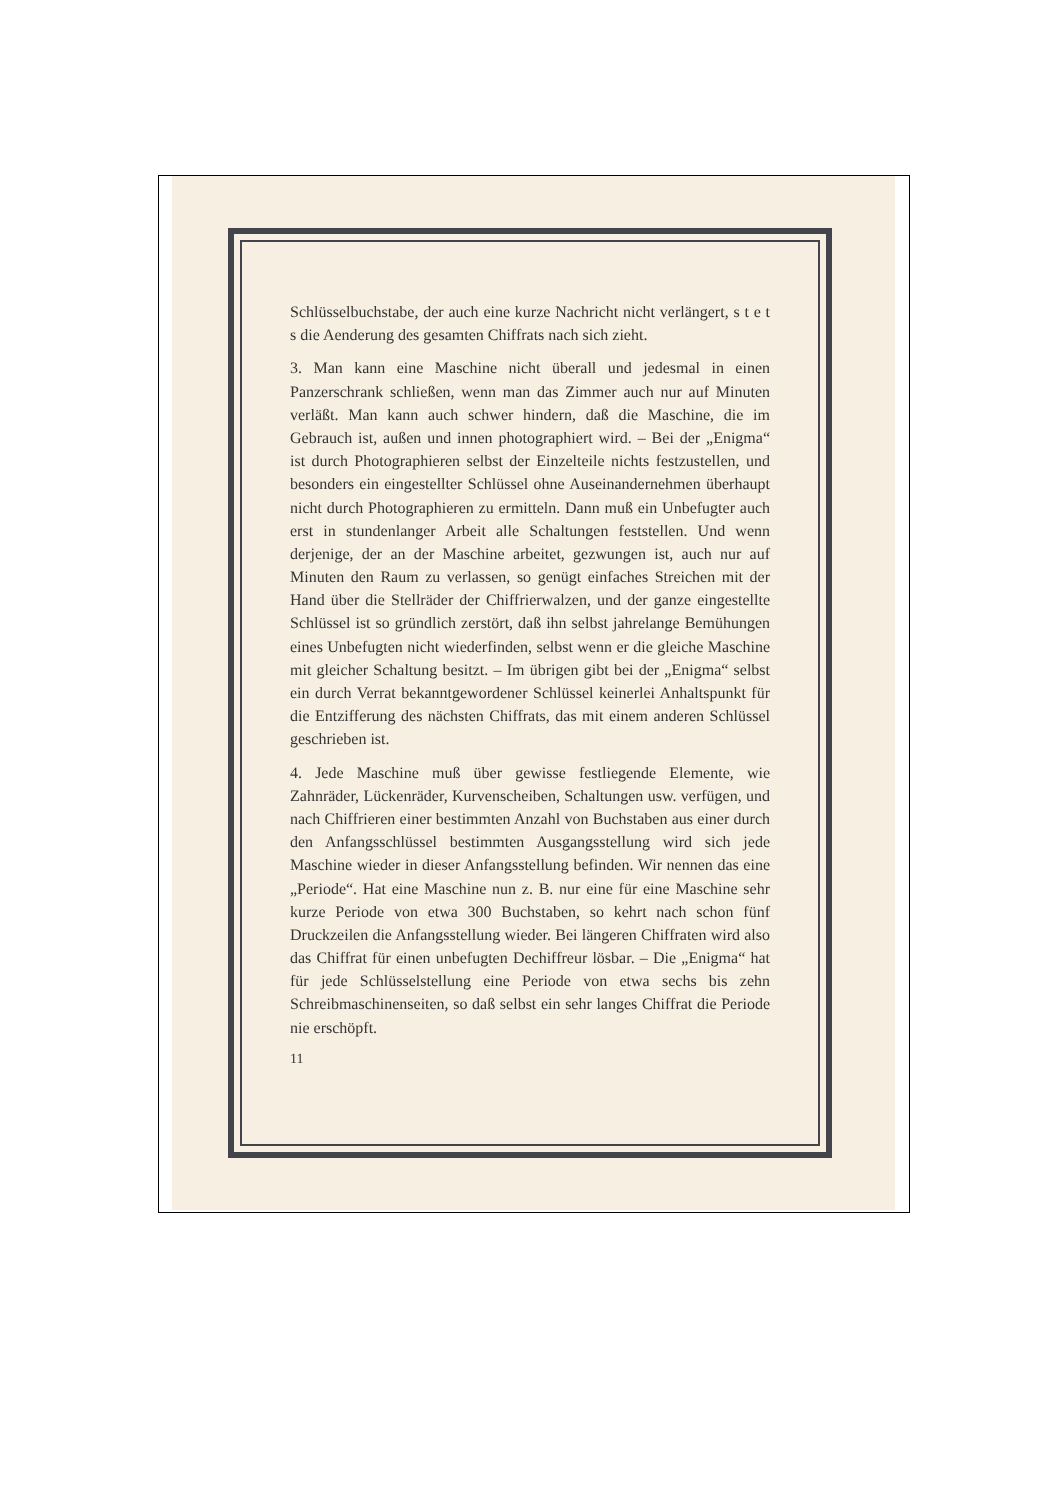Schlüsselbuchstabe, der auch eine kurze Nachricht nicht verlängert, s t e t s die Aenderung des gesamten Chiffrats nach sich zieht.
3. Man kann eine Maschine nicht überall und jedesmal in einen Panzerschrank schließen, wenn man das Zimmer auch nur auf Minuten verläßt. Man kann auch schwer hindern, daß die Maschine, die im Gebrauch ist, außen und innen photographiert wird. – Bei der „Enigma“ ist durch Photographieren selbst der Einzelteile nichts festzustellen, und besonders ein eingestellter Schlüssel ohne Auseinandernehmen überhaupt nicht durch Photographieren zu ermitteln. Dann muß ein Unbefugter auch erst in stundenlanger Arbeit alle Schaltungen feststellen. Und wenn derjenige, der an der Maschine arbeitet, gezwungen ist, auch nur auf Minuten den Raum zu verlassen, so genügt einfaches Streichen mit der Hand über die Stellräder der Chiffrierwalzen, und der ganze eingestellte Schlüssel ist so gründlich zerstört, daß ihn selbst jahrelange Bemühungen eines Unbefugten nicht wiederfinden, selbst wenn er die gleiche Maschine mit gleicher Schaltung besitzt. – Im übrigen gibt bei der „Enigma“ selbst ein durch Verrat bekanntgewordener Schlüssel keinerlei Anhaltspunkt für die Entzifferung des nächsten Chiffrats, das mit einem anderen Schlüssel geschrieben ist.
4. Jede Maschine muß über gewisse festliegende Elemente, wie Zahnräder, Lückenräder, Kurvenscheiben, Schaltungen usw. verfügen, und nach Chiffrieren einer bestimmten Anzahl von Buchstaben aus einer durch den Anfangsschlüssel bestimmten Ausgangsstellung wird sich jede Maschine wieder in dieser Anfangsstellung befinden. Wir nennen das eine „Periode“. Hat eine Maschine nun z. B. nur eine für eine Maschine sehr kurze Periode von etwa 300 Buchstaben, so kehrt nach schon fünf Druckzeilen die Anfangsstellung wieder. Bei längeren Chiffraten wird also das Chiffrat für einen unbefugten Dechiffreur lösbar. – Die „Enigma“ hat für jede Schlüsselstellung eine Periode von etwa sechs bis zehn Schreibmaschinenseiten, so daß selbst ein sehr langes Chiffrat die Periode nie erschöpft.
11